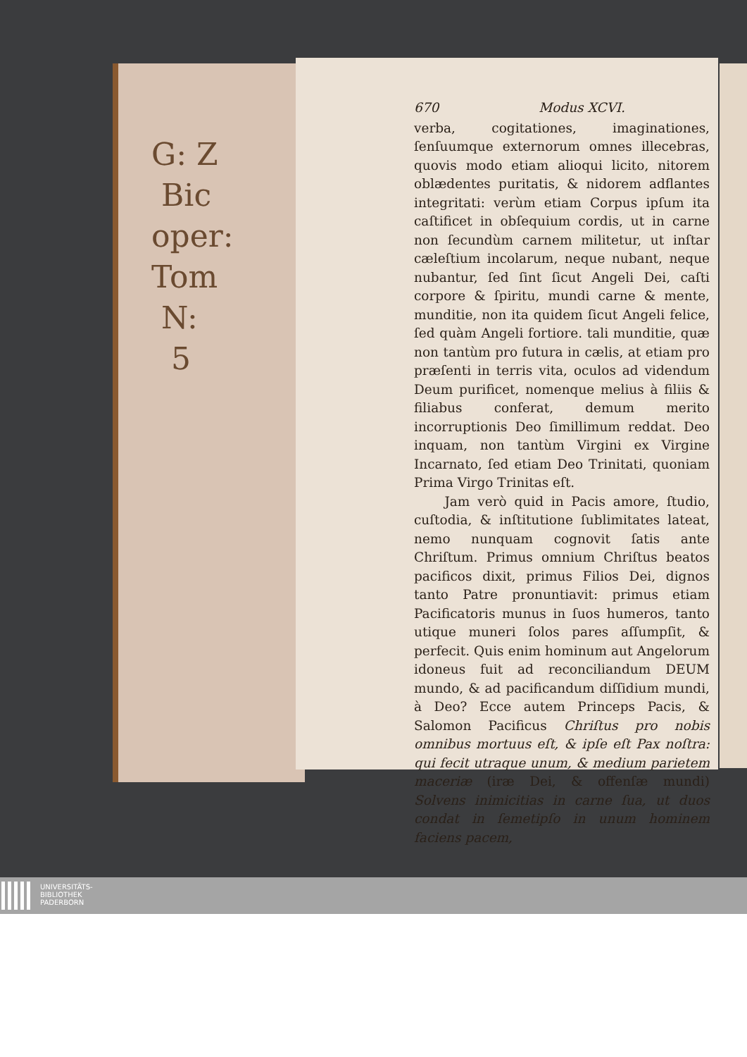G: Z
Bic
oper:
Tom
N:
5
670 Modus XCVI.
verba, cogitationes, imaginationes, ſenſuumque externorum omnes illecebras, quovis modo etiam alioqui licito, nitorem oblædentes puritatis, & nidorem adflantes integritati: verùm etiam Corpus ipſum ita caſtificet in obſequium cordis, ut in carne non ſecundùm carnem militetur, ut inſtar cæleſtium incolarum, neque nubant, neque nubantur, ſed ſint ſicut Angeli Dei, caſti corpore & ſpiritu, mundi carne & mente, munditie, non ita quidem ſicut Angeli felice, ſed quàm Angeli fortiore. tali munditie, quæ non tantùm pro futura in cælis, at etiam pro præſenti in terris vita, oculos ad videndum Deum purificet, nomenque melius à filiis & filiabus conferat, demum merito incorruptionis Deo ſimillimum reddat. Deo inquam, non tantùm Virgini ex Virgine Incarnato, ſed etiam Deo Trinitati, quoniam Prima Virgo Trinitas eſt.
Jam verò quid in Pacis amore, ſtudio, cuſtodia, & inſtitutione ſublimitates lateat, nemo nunquam cognovit ſatis ante Chriſtum. Primus omnium Chriſtus beatos pacificos dixit, primus Filios Dei, dignos tanto Patre pronuntiavit: primus etiam Pacificatoris munus in ſuos humeros, tanto utique muneri ſolos pares aſſumpſit, & perfecit. Quis enim hominum aut Angelorum idoneus fuit ad reconciliandum DEUM mundo, & ad pacificandum diſſidium mundi, à Deo? Ecce autem Princeps Pacis, & Salomon Pacificus Chriſtus pro nobis omnibus mortuus eſt, & ipſe eſt Pax noſtra: qui fecit utraque unum, & medium parietem maceriæ (iræ Dei, & offenſæ mundi) Solvens inimicitias in carne ſua, ut duos condat in ſemetipſo in unum hominem faciens pacem,
UNIVERSITÄTS-
BIBLIOTHEK
PADERBORN